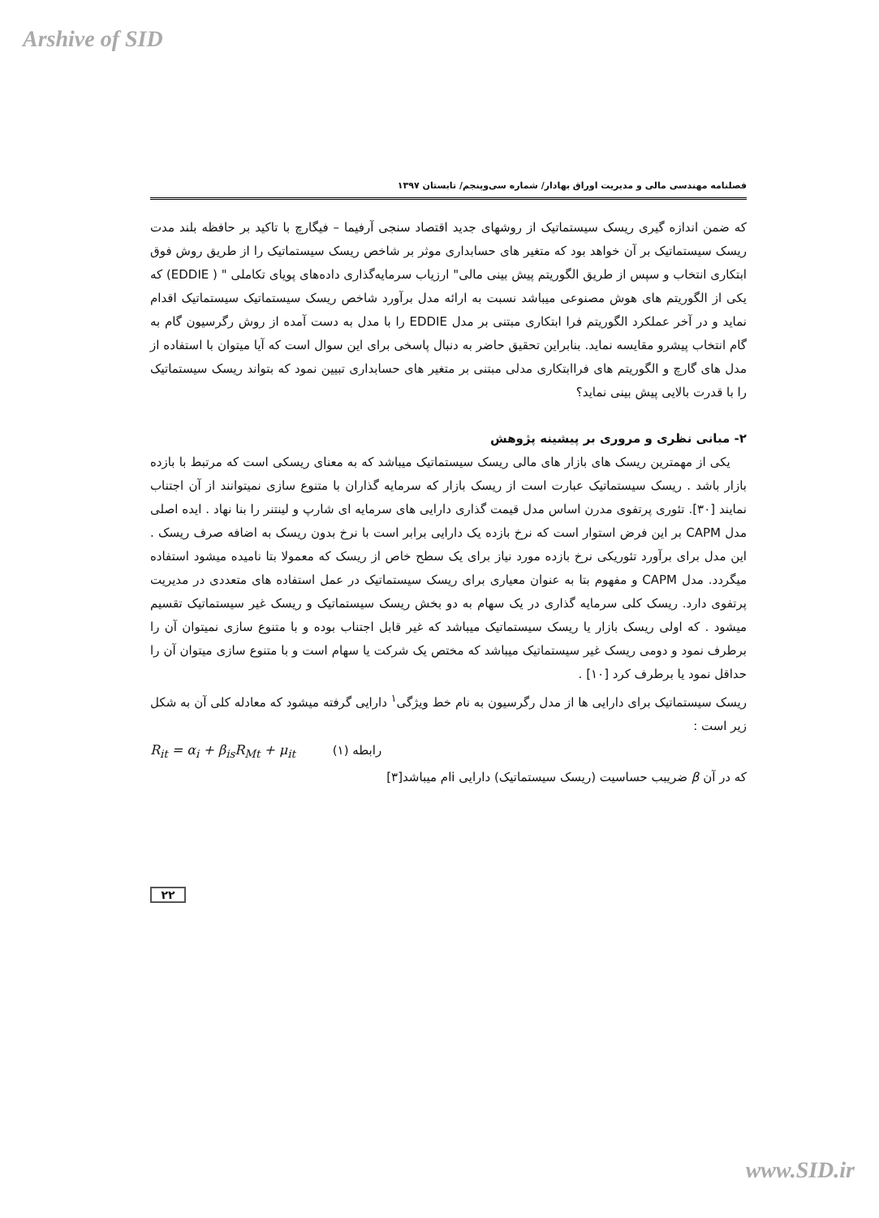Arshive of SID
فصلنامه مهندسی مالی و مدیریت اوراق بهادار/ شماره سی‌وپنجم/ تابستان ۱۳۹۷
که ضمن اندازه گیری ریسک سیستماتیک از روشهای جدید اقتصاد سنجی آرفیما – فیگارچ با تاکید بر حافظه بلند مدت ریسک سیستماتیک بر آن خواهد بود که متغیر های حسابداری موثر بر شاخص ریسک سیستماتیک را از طریق روش فوق ابتکاری انتخاب و سپس از طریق الگوریتم پیش بینی مالی" ارزیاب سرمایه‌گذاری داده‌های پویای تکاملی " ( EDDIE) که یکی از الگوریتم های هوش مصنوعی میباشد نسبت به ارائه مدل برآورد شاخص ریسک سیستماتیک سیستماتیک اقدام نماید و در آخر عملکرد الگوریتم فرا ابتکاری مبتنی بر مدل EDDIE را با مدل به دست آمده از روش رگرسیون گام به گام انتخاب پیشرو مقایسه نماید. بنابراین تحقیق حاضر به دنبال پاسخی برای این سوال است که آیا میتوان با استفاده از مدل های گارچ و الگوریتم های فراابتکاری مدلی مبتنی بر متغیر های حسابداری تبیین نمود که بتواند ریسک سیستماتیک را با قدرت بالایی پیش بینی نماید؟
۲- مبانی نظری و مروری بر پیشینه پژوهش
یکی از مهمترین ریسک های بازار های مالی ریسک سیستماتیک میباشد که به معنای ریسکی است که مرتبط با بازده بازار باشد . ریسک سیستماتیک عبارت است از ریسک بازار که سرمایه گذاران با متنوع سازی نمیتوانند از آن اجتناب نمایند [۳۰]. تئوری پرتفوی مدرن اساس مدل قیمت گذاری دارایی های سرمایه ای شارپ و لینتنر را بنا نهاد . ایده اصلی مدل CAPM بر این فرض استوار است که نرخ بازده یک دارایی برابر است با نرخ بدون ریسک به اضافه صرف ریسک . این مدل برای برآورد تئوریکی نرخ بازده مورد نیاز برای یک سطح خاص از ریسک که معمولا بتا نامیده میشود استفاده میگردد. مدل CAPM و مفهوم بتا به عنوان معیاری برای ریسک سیستماتیک در عمل استفاده های متعددی در مدیریت پرتفوی دارد. ریسک کلی سرمایه گذاری در یک سهام به دو بخش ریسک سیستماتیک و ریسک غیر سیستماتیک تقسیم میشود . که اولی ریسک بازار یا ریسک سیستماتیک میباشد که غیر قابل اجتناب بوده و با متنوع سازی نمیتوان آن را برطرف نمود و دومی ریسک غیر سیستماتیک میباشد که مختص یک شرکت یا سهام است و با متنوع سازی میتوان آن را حداقل نمود یا برطرف کرد [۱۰] .
ریسک سیستماتیک برای دارایی ها از مدل رگرسیون به نام خط ویژگی<sup>۱</sup> دارایی گرفته میشود که معادله کلی آن به شکل زیر است :
R<sub>it</sub> = α<sub>i</sub> + β<sub>is</sub>R<sub>Mt</sub> + μ<sub>it</sub> (۱) رابطه
که در آن β ضریبب حساسیت (ریسک سیستماتیک) دارایی iام میباشد[۳]
۲۲
www.SID.ir